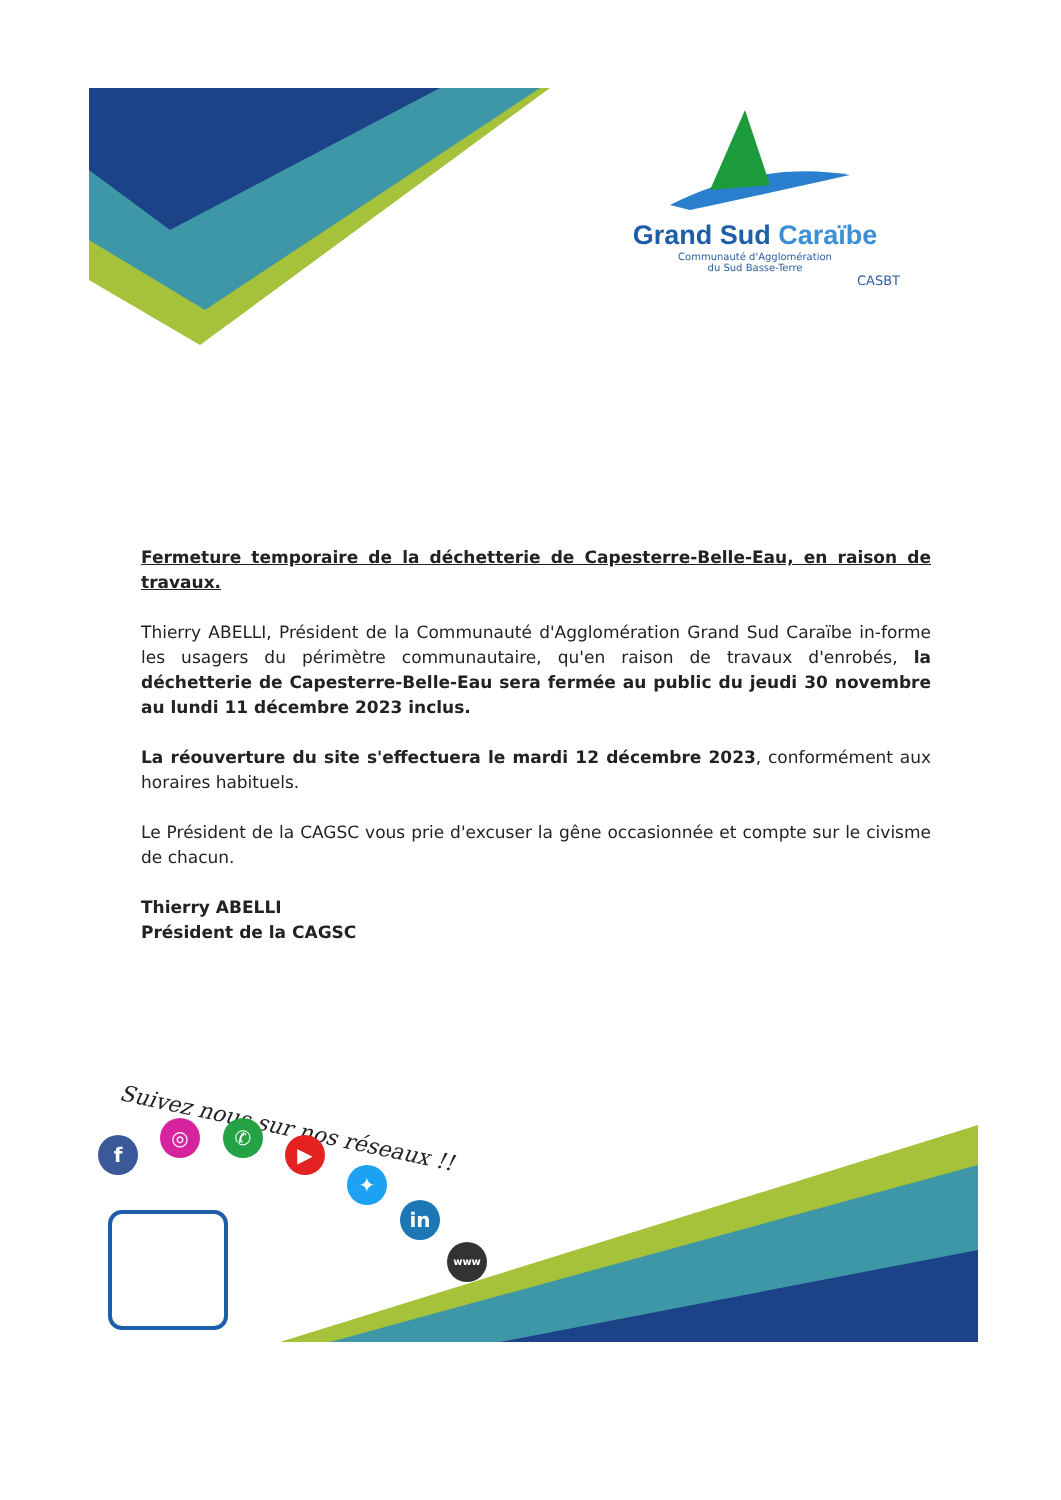Grand Sud Caraïbe
Communauté d'Agglomération
du Sud Basse-Terre
CASBT
Fermeture temporaire de la déchetterie de Capesterre-Belle-Eau, en raison de travaux.
Thierry ABELLI, Président de la Communauté d'Agglomération Grand Sud Caraïbe in-forme les usagers du périmètre communautaire, qu'en raison de travaux d'enrobés, la déchetterie de Capesterre-Belle-Eau sera fermée au public du jeudi 30 novembre au lundi 11 décembre 2023 inclus.
La réouverture du site s'effectuera le mardi 12 décembre 2023, conformément aux horaires habituels.
Le Président de la CAGSC vous prie d'excuser la gêne occasionnée et compte sur le civisme de chacun.
Thierry ABELLI
Président de la CAGSC
Suivez nous sur nos réseaux !!
f
◎ ✆
▶
✦
in
www